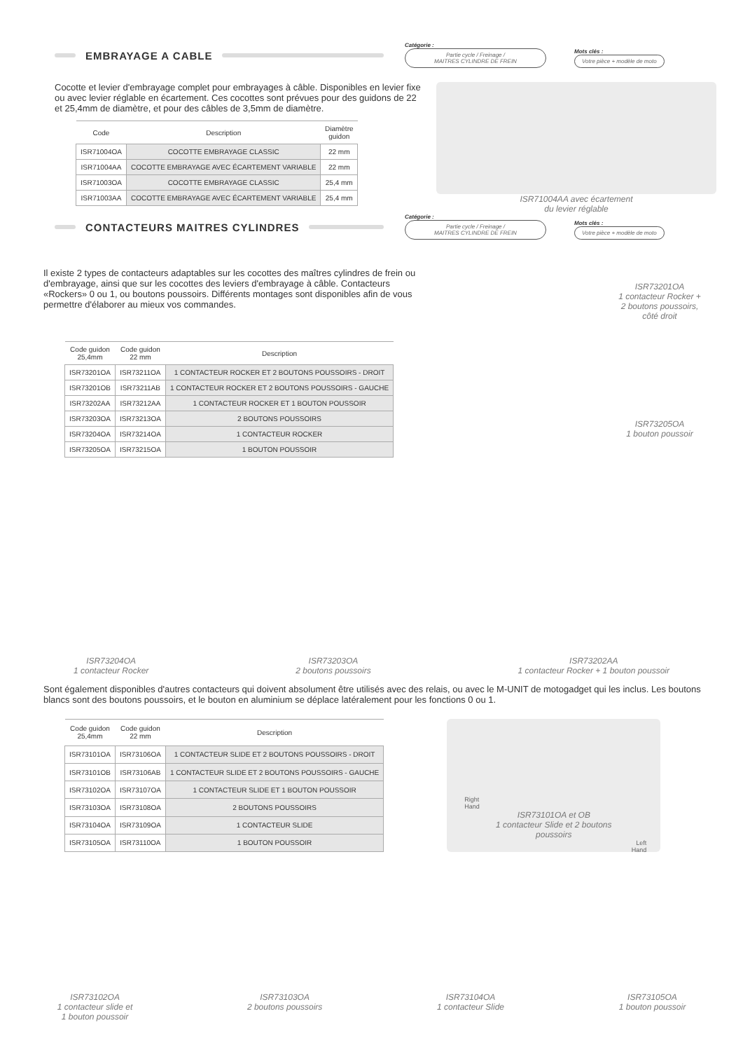EMBRAYAGE A CABLE
Catégorie :
Partie cycle / Freinage /
MAITRES CYLINDRE DE FREIN
Mots clés :
Votre pièce + modèle de moto
Cocotte et levier d'embrayage complet pour embrayages à câble. Disponibles en levier fixe ou avec levier réglable en écartement. Ces cocottes sont prévues pour des guidons de 22 et 25,4mm de diamètre, et pour des câbles de 3,5mm de diamètre.
| Code | Description | Diamètre guidon |
| --- | --- | --- |
| ISR71004OA | COCOTTE EMBRAYAGE CLASSIC | 22 mm |
| ISR71004AA | COCOTTE EMBRAYAGE AVEC ÉCARTEMENT VARIABLE | 22 mm |
| ISR71003OA | COCOTTE EMBRAYAGE CLASSIC | 25,4 mm |
| ISR71003AA | COCOTTE EMBRAYAGE AVEC ÉCARTEMENT VARIABLE | 25,4 mm |
ISR71004AA avec écartement
du levier réglable
CONTACTEURS MAITRES CYLINDRES
Catégorie :
Partie cycle / Freinage /
MAITRES CYLINDRE DE FREIN
Mots clés :
Votre pièce + modèle de moto
Il existe 2 types de contacteurs adaptables sur les cocottes des maîtres cylindres de frein ou d'embrayage, ainsi que sur les cocottes des leviers d'embrayage à câble. Contacteurs «Rockers» 0 ou 1, ou boutons poussoirs. Différents montages sont disponibles afin de vous permettre d'élaborer au mieux vos commandes.
| Code guidon 25,4mm | Code guidon 22 mm | Description |
| --- | --- | --- |
| ISR73201OA | ISR73211OA | 1 CONTACTEUR ROCKER ET 2 BOUTONS POUSSOIRS - DROIT |
| ISR73201OB | ISR73211AB | 1 CONTACTEUR ROCKER ET 2 BOUTONS POUSSOIRS - GAUCHE |
| ISR73202AA | ISR73212AA | 1 CONTACTEUR ROCKER ET 1 BOUTON POUSSOIR |
| ISR73203OA | ISR73213OA | 2 BOUTONS POUSSOIRS |
| ISR73204OA | ISR73214OA | 1 CONTACTEUR ROCKER |
| ISR73205OA | ISR73215OA | 1 BOUTON POUSSOIR |
ISR73201OA
1 contacteur Rocker +
2 boutons poussoirs,
côté droit
ISR73205OA
1 bouton poussoir
ISR73204OA
1 contacteur Rocker
ISR73203OA
2 boutons poussoirs
ISR73202AA
1 contacteur Rocker + 1 bouton poussoir
Sont également disponibles d'autres contacteurs qui doivent absolument être utilisés avec des relais, ou avec le M-UNIT de motogadget qui les inclus. Les boutons blancs sont des boutons poussoirs, et le bouton en aluminium se déplace latéralement pour les fonctions 0 ou 1.
| Code guidon 25,4mm | Code guidon 22 mm | Description |
| --- | --- | --- |
| ISR73101OA | ISR73106OA | 1 CONTACTEUR SLIDE ET 2 BOUTONS POUSSOIRS - DROIT |
| ISR73101OB | ISR73106AB | 1 CONTACTEUR SLIDE ET 2 BOUTONS POUSSOIRS - GAUCHE |
| ISR73102OA | ISR73107OA | 1 CONTACTEUR SLIDE ET 1 BOUTON POUSSOIR |
| ISR73103OA | ISR73108OA | 2 BOUTONS POUSSOIRS |
| ISR73104OA | ISR73109OA | 1 CONTACTEUR SLIDE |
| ISR73105OA | ISR73110OA | 1 BOUTON POUSSOIR |
Right
Hand
ISR73101OA et OB
1 contacteur Slide et 2 boutons
poussoirs
Left
Hand
ISR73102OA
1 contacteur slide et
1 bouton poussoir
ISR73103OA
2 boutons poussoirs
ISR73104OA
1 contacteur Slide
ISR73105OA
1 bouton poussoir